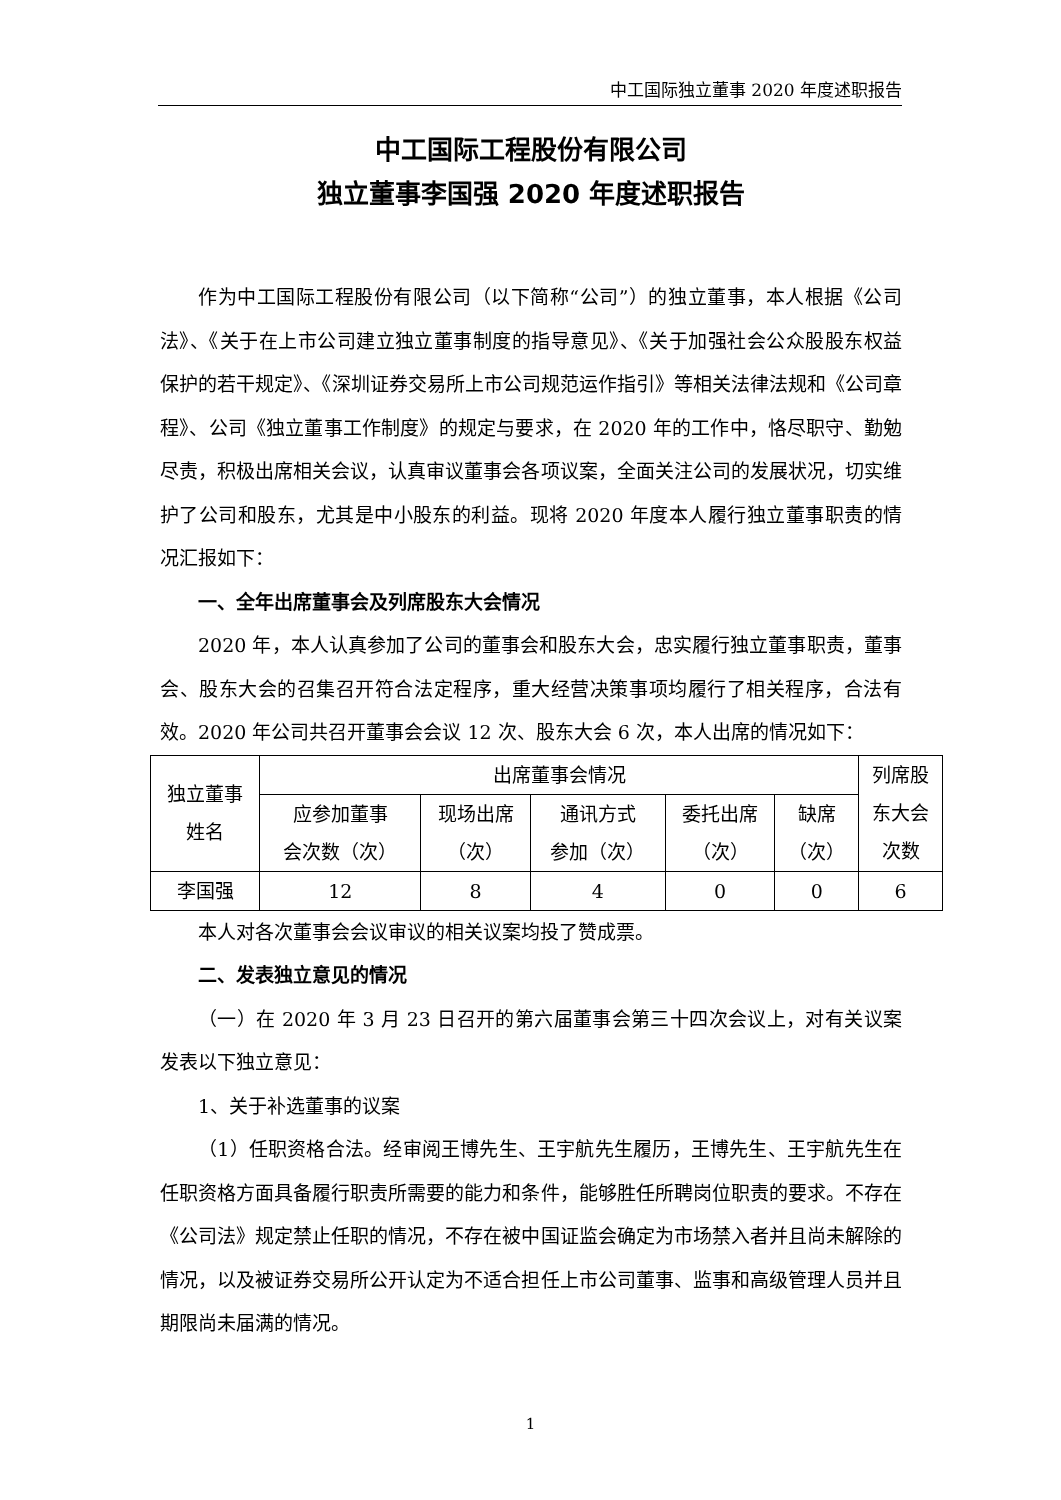中工国际独立董事 2020 年度述职报告
中工国际工程股份有限公司
独立董事李国强 2020 年度述职报告
作为中工国际工程股份有限公司（以下简称“公司”）的独立董事，本人根据《公司法》、《关于在上市公司建立独立董事制度的指导意见》、《关于加强社会公众股股东权益保护的若干规定》、《深圳证券交易所上市公司规范运作指引》等相关法律法规和《公司章程》、公司《独立董事工作制度》的规定与要求，在 2020 年的工作中，恪尽职守、勤勉尽责，积极出席相关会议，认真审议董事会各项议案，全面关注公司的发展状况，切实维护了公司和股东，尤其是中小股东的利益。现将 2020 年度本人履行独立董事职责的情况汇报如下：
一、全年出席董事会及列席股东大会情况
2020 年，本人认真参加了公司的董事会和股东大会，忠实履行独立董事职责，董事会、股东大会的召集召开符合法定程序，重大经营决策事项均履行了相关程序，合法有效。2020 年公司共召开董事会会议 12 次、股东大会 6 次，本人出席的情况如下：
| 独立董事 姓名 | 出席董事会情况 | | | | | 列席股 东大会 次数 |
| | 应参加董事 会次数（次） | 现场出席 （次） | 通讯方式 参加（次） | 委托出席 （次） | 缺席 （次） | |
| 李国强 | 12 | 8 | 4 | 0 | 0 | 6 |
本人对各次董事会会议审议的相关议案均投了赞成票。
二、发表独立意见的情况
（一）在 2020 年 3 月 23 日召开的第六届董事会第三十四次会议上，对有关议案发表以下独立意见：
1、关于补选董事的议案
（1）任职资格合法。经审阅王博先生、王宇航先生履历，王博先生、王宇航先生在任职资格方面具备履行职责所需要的能力和条件，能够胜任所聘岗位职责的要求。不存在《公司法》规定禁止任职的情况，不存在被中国证监会确定为市场禁入者并且尚未解除的情况，以及被证券交易所公开认定为不适合担任上市公司董事、监事和高级管理人员并且期限尚未届满的情况。
1